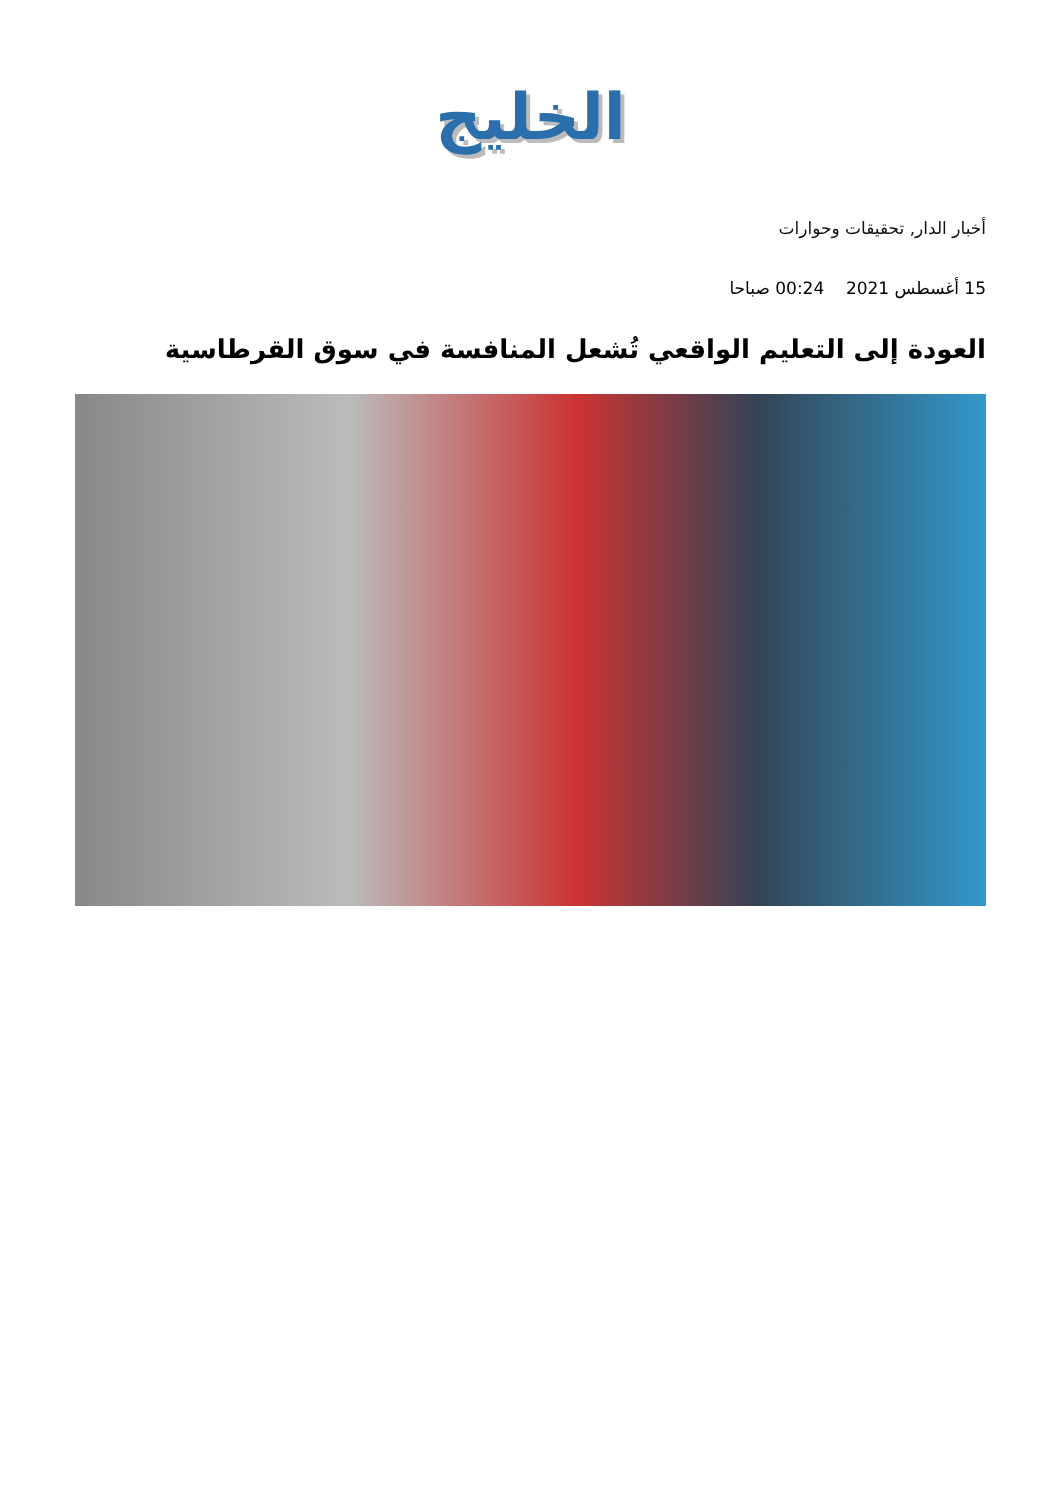الخليج
أخبار الدار, تحقيقات وحوارات
15 أغسطس 2021 00:24 صباحا
العودة إلى التعليم الواقعي تُشعل المنافسة في سوق القرطاسية